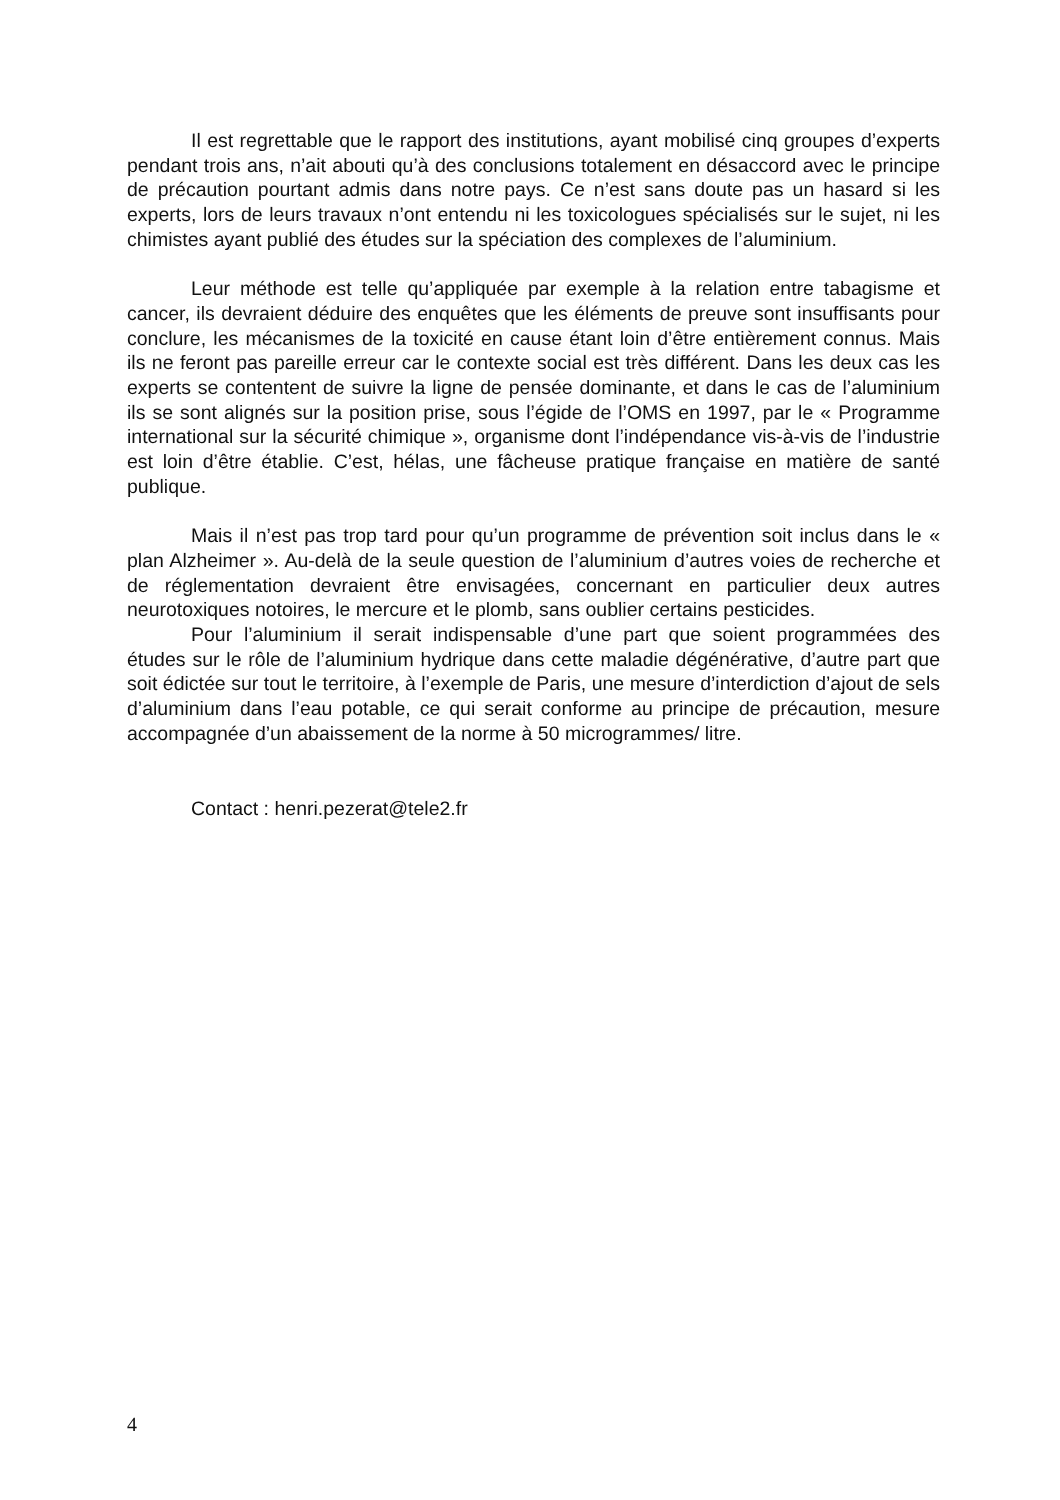Il est regrettable que le rapport des institutions, ayant mobilisé cinq groupes d’experts pendant trois ans, n’ait abouti qu’à des conclusions totalement en désaccord avec le principe de précaution pourtant admis dans notre pays. Ce n’est sans doute pas un hasard si les experts, lors de leurs travaux n’ont entendu ni les toxicologues spécialisés sur le sujet, ni les chimistes ayant publié des études sur la spéciation des complexes de l’aluminium.
Leur méthode est telle qu’appliquée par exemple à la relation entre tabagisme et cancer, ils devraient déduire des enquêtes que les éléments de preuve sont insuffisants pour conclure, les mécanismes de la toxicité en cause étant loin d’être entièrement connus. Mais ils ne feront pas pareille erreur car le contexte social est très différent. Dans les deux cas les experts se contentent de suivre la ligne de pensée dominante, et dans le cas de l’aluminium ils se sont alignés sur la position prise, sous l’égide de l’OMS en 1997, par le « Programme international sur la sécurité chimique », organisme dont l’indépendance vis-à-vis de l’industrie est loin d’être établie. C’est, hélas, une fâcheuse pratique française en matière de santé publique.
Mais il n’est pas trop tard pour qu’un programme de prévention soit inclus dans le « plan Alzheimer ». Au-delà de la seule question de l’aluminium d’autres voies de recherche et de réglementation devraient être envisagées, concernant en particulier deux autres neurotoxiques notoires, le mercure et le plomb, sans oublier certains pesticides.
Pour l’aluminium il serait indispensable d’une part que soient programmées des études sur le rôle de l’aluminium hydrique dans cette maladie dégénérative, d’autre part que soit édictée sur tout le territoire, à l’exemple de Paris, une mesure d’interdiction d’ajout de sels d’aluminium dans l’eau potable, ce qui serait conforme au principe de précaution, mesure accompagnée d’un abaissement de la norme à 50 microgrammes/ litre.
Contact : henri.pezerat@tele2.fr
4